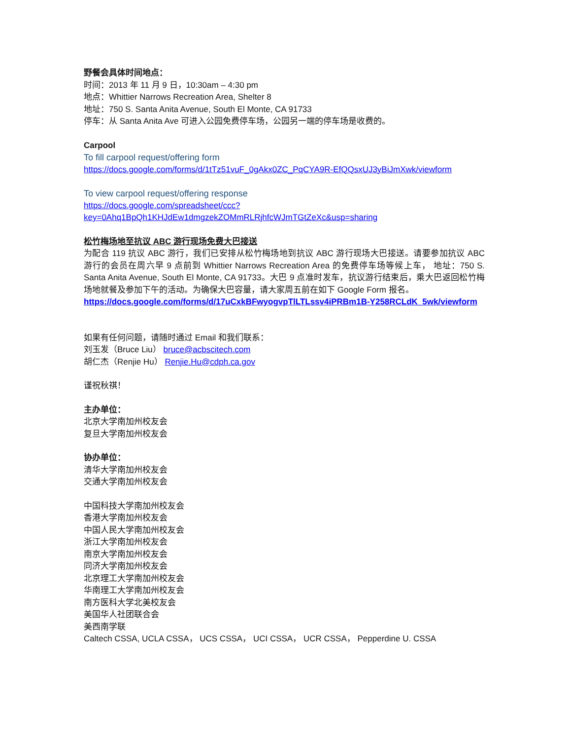野餐会具体时间地点：
时间：2013 年 11 月 9 日，10:30am – 4:30 pm
地点：Whittier Narrows Recreation Area, Shelter 8
地址：750 S. Santa Anita Avenue, South El Monte, CA 91733
停车：从 Santa Anita Ave 可进入公园免费停车场，公园另一端的停车场是收费的。
Carpool
To fill carpool request/offering form
https://docs.google.com/forms/d/1tTz51vuF_0gAkx0ZC_PqCYA9R-EfQQsxUJ3yBiJmXwk/viewform
To view carpool request/offering response
https://docs.google.com/spreadsheet/ccc?key=0Ahq1BpQh1KHJdEw1dmgzekZOMmRLRjhfcWJmTGtZeXc&usp=sharing
松竹梅场地至抗议 ABC 游行现场免费大巴接送
为配合 119 抗议 ABC 游行，我们已安排从松竹梅场地到抗议 ABC 游行现场大巴接送。请要参加抗议 ABC 游行的会员在周六早 9 点前到 Whittier Narrows Recreation Area 的免费停车场等候上车， 地址：750 S. Santa Anita Avenue, South El Monte, CA 91733。大巴 9 点准时发车，抗议游行结束后，乘大巴返回松竹梅场地就餐及参加下午的活动。为确保大巴容量，请大家周五前在如下 Google Form 报名。
https://docs.google.com/forms/d/17uCxkBFwyogvpTlLTLssv4iPRBm1B-Y258RCLdK_5wk/viewform
如果有任何问题，请随时通过 Email 和我们联系：
刘玉发（Bruce Liu） bruce@acbscitech.com
胡仁杰（Renjie Hu） Renjie.Hu@cdph.ca.gov
谨祝秋祺！
主办单位：
北京大学南加州校友会
复旦大学南加州校友会
协办单位：
清华大学南加州校友会
交通大学南加州校友会
中国科技大学南加州校友会
香港大学南加州校友会
中国人民大学南加州校友会
浙江大学南加州校友会
南京大学南加州校友会
同济大学南加州校友会
北京理工大学南加州校友会
华南理工大学南加州校友会
南方医科大学北美校友会
美国华人社团联合会
美西南学联
Caltech CSSA, UCLA CSSA， UCS CSSA， UCI CSSA， UCR CSSA， Pepperdine U. CSSA